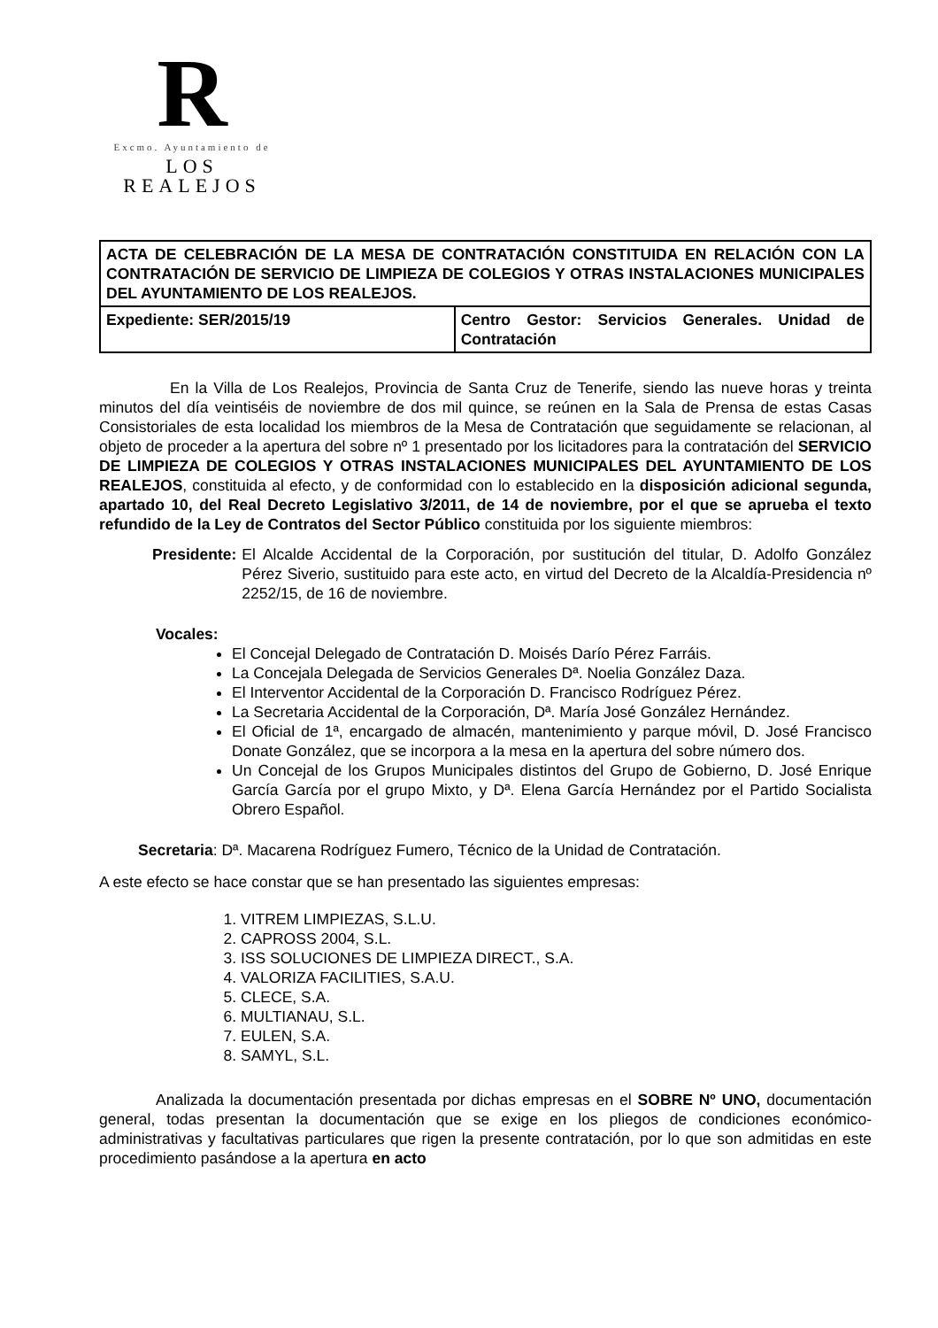R
Excmo. Ayuntamiento de
LOS REALEJOS
| ACTA DE CELEBRACIÓN DE LA MESA DE CONTRATACIÓN CONSTITUIDA EN RELACIÓN CON LA CONTRATACIÓN DE SERVICIO DE LIMPIEZA DE COLEGIOS Y OTRAS INSTALACIONES MUNICIPALES DEL AYUNTAMIENTO DE LOS REALEJOS. | |
| Expediente: SER/2015/19 | Centro Gestor: Servicios Generales. Unidad de Contratación |
En la Villa de Los Realejos, Provincia de Santa Cruz de Tenerife, siendo las nueve horas y treinta minutos del día veintiséis de noviembre de dos mil quince, se reúnen en la Sala de Prensa de estas Casas Consistoriales de esta localidad los miembros de la Mesa de Contratación que seguidamente se relacionan, al objeto de proceder a la apertura del sobre nº 1 presentado por los licitadores para la contratación del SERVICIO DE LIMPIEZA DE COLEGIOS Y OTRAS INSTALACIONES MUNICIPALES DEL AYUNTAMIENTO DE LOS REALEJOS, constituida al efecto, y de conformidad con lo establecido en la disposición adicional segunda, apartado 10, del Real Decreto Legislativo 3/2011, de 14 de noviembre, por el que se aprueba el texto refundido de la Ley de Contratos del Sector Público constituida por los siguiente miembros:
Presidente: El Alcalde Accidental de la Corporación, por sustitución del titular, D. Adolfo González Pérez Siverio, sustituido para este acto, en virtud del Decreto de la Alcaldía-Presidencia nº 2252/15, de 16 de noviembre.
Vocales:
El Concejal Delegado de Contratación D. Moisés Darío Pérez Farráis.
La Concejala Delegada de Servicios Generales Dª. Noelia González Daza.
El Interventor Accidental de la Corporación D. Francisco Rodríguez Pérez.
La Secretaria Accidental de la Corporación, Dª. María José González Hernández.
El Oficial de 1ª, encargado de almacén, mantenimiento y parque móvil, D. José Francisco Donate González, que se incorpora a la mesa en la apertura del sobre número dos.
Un Concejal de los Grupos Municipales distintos del Grupo de Gobierno, D. José Enrique García García por el grupo Mixto, y Dª. Elena García Hernández por el Partido Socialista Obrero Español.
Secretaria: Dª. Macarena Rodríguez Fumero, Técnico de la Unidad de Contratación.
A este efecto se hace constar que se han presentado las siguientes empresas:
1. VITREM LIMPIEZAS, S.L.U.
2. CAPROSS 2004, S.L.
3. ISS SOLUCIONES DE LIMPIEZA DIRECT., S.A.
4. VALORIZA FACILITIES, S.A.U.
5. CLECE, S.A.
6. MULTIANAU, S.L.
7. EULEN, S.A.
8. SAMYL, S.L.
Analizada la documentación presentada por dichas empresas en el SOBRE Nº UNO, documentación general, todas presentan la documentación que se exige en los pliegos de condiciones económico-administrativas y facultativas particulares que rigen la presente contratación, por lo que son admitidas en este procedimiento pasándose a la apertura en acto